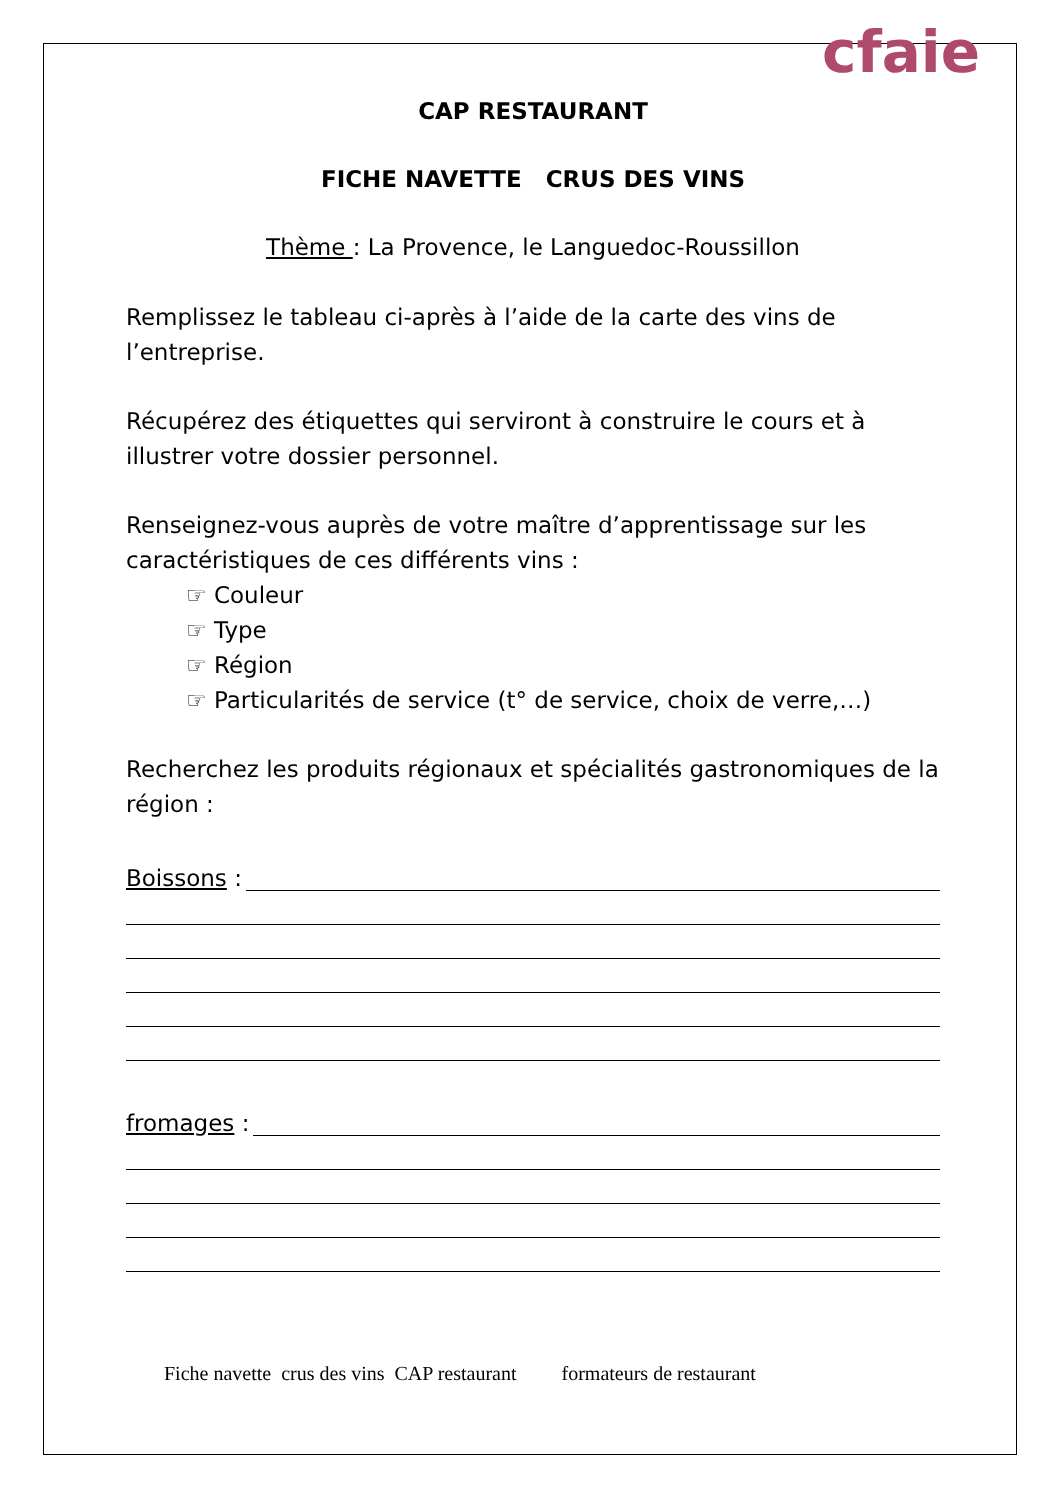cfaie
CAP RESTAURANT
FICHE NAVETTE CRUS DES VINS
Thème : La Provence, le Languedoc-Roussillon
Remplissez le tableau ci-après à l’aide de la carte des vins de l’entreprise.
Récupérez des étiquettes qui serviront à construire le cours et à illustrer votre dossier personnel.
Renseignez-vous auprès de votre maître d’apprentissage sur les caractéristiques de ces différents vins :
☞ Couleur
☞ Type
☞ Région
☞ Particularités de service (t° de service, choix de verre,…)
Recherchez les produits régionaux et spécialités gastronomiques de la région :
Boissons :
fromages :
Fiche navette crus des vins CAP restaurant formateurs de restaurant